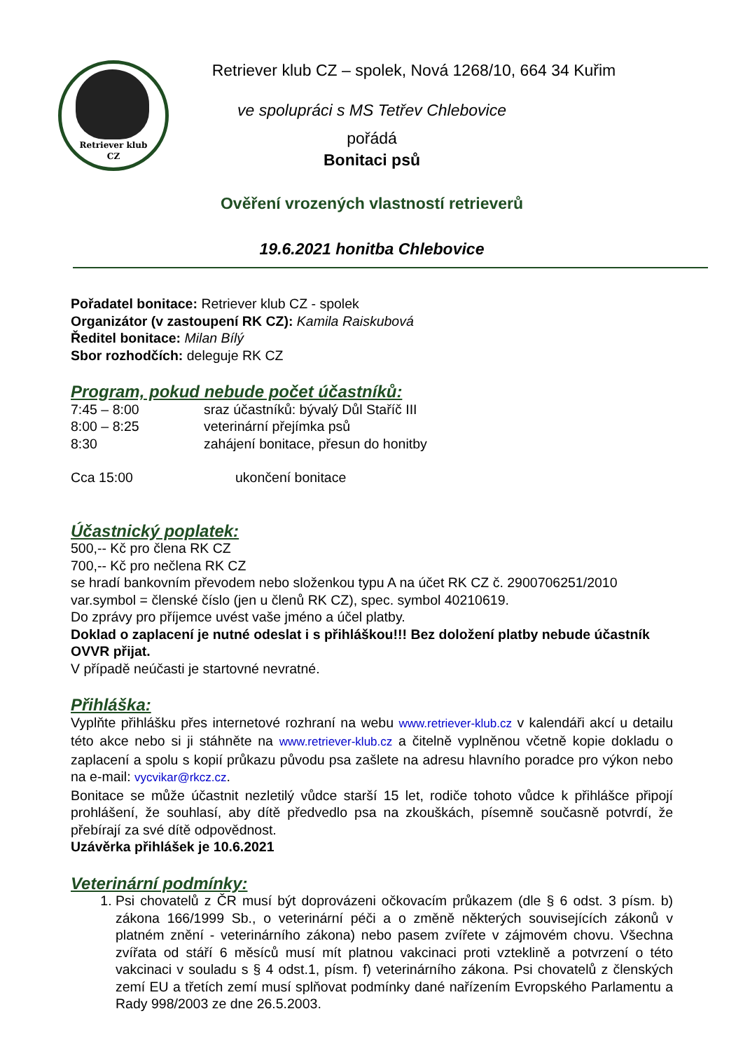Retriever klub
CZ
Retriever klub CZ – spolek, Nová 1268/10, 664 34 Kuřim
ve spolupráci s MS Tetřev Chlebovice
pořádá
Bonitaci psů
Ověření vrozených vlastností retrieverů
19.6.2021 honitba Chlebovice
Pořadatel bonitace: Retriever klub CZ - spolek
Organizátor (v zastoupení RK CZ): Kamila Raiskubová
Ředitel bonitace: Milan Bílý
Sbor rozhodčích: deleguje RK CZ
Program, pokud nebude počet účastníků:
7:45 – 8:00 sraz účastníků: bývalý Důl Staříč III
8:00 – 8:25 veterinární přejímka psů
8:30 zahájení bonitace, přesun do honitby
Cca 15:00 ukončení bonitace
Účastnický poplatek:
500,-- Kč pro člena RK CZ
700,-- Kč pro nečlena RK CZ
se hradí bankovním převodem nebo složenkou typu A na účet RK CZ č. 2900706251/2010
var.symbol = členské číslo (jen u členů RK CZ), spec. symbol 40210619.
Do zprávy pro příjemce uvést vaše jméno a účel platby.
Doklad o zaplacení je nutné odeslat i s přihláškou!!! Bez doložení platby nebude účastník OVVR přijat.
V případě neúčasti je startovné nevratné.
Přihláška:
Vyplňte přihlášku přes internetové rozhraní na webu www.retriever-klub.cz v kalendáři akcí u detailu této akce nebo si ji stáhněte na www.retriever-klub.cz a čitelně vyplněnou včetně kopie dokladu o zaplacení a spolu s kopií průkazu původu psa zašlete na adresu hlavního poradce pro výkon nebo na e-mail: vycvikar@rkcz.cz.
Bonitace se může účastnit nezletilý vůdce starší 15 let, rodiče tohoto vůdce k přihlášce připojí prohlášení, že souhlasí, aby dítě předvedlo psa na zkouškách, písemně současně potvrdí, že přebírají za své dítě odpovědnost.
Uzávěrka přihlášek je 10.6.2021
Veterinární podmínky:
1. Psi chovatelů z ČR musí být doprovázeni očkovacím průkazem (dle § 6 odst. 3 písm. b) zákona 166/1999 Sb., o veterinární péči a o změně některých souvisejících zákonů v platném znění - veterinárního zákona) nebo pasem zvířete v zájmovém chovu. Všechna zvířata od stáří 6 měsíců musí mít platnou vakcinaci proti vzteklině a potvrzení o této vakcinaci v souladu s § 4 odst.1, písm. f) veterinárního zákona. Psi chovatelů z členských zemí EU a třetích zemí musí splňovat podmínky dané nařízením Evropského Parlamentu a Rady 998/2003 ze dne 26.5.2003.